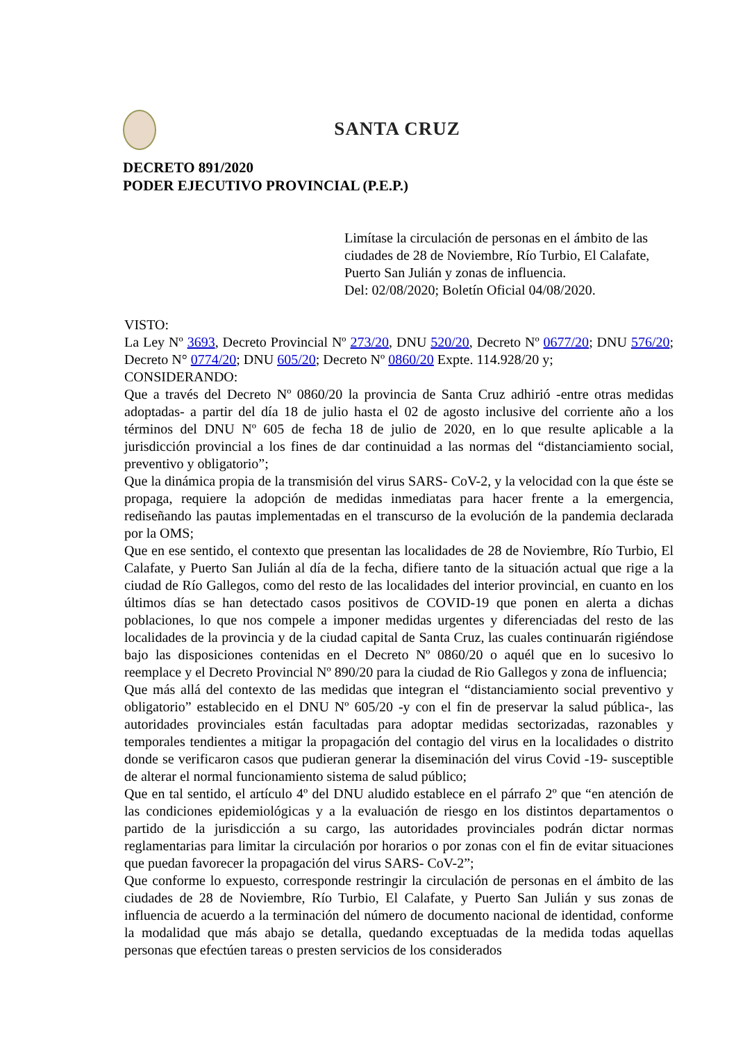SANTA CRUZ
DECRETO 891/2020
PODER EJECUTIVO PROVINCIAL (P.E.P.)
Limítase la circulación de personas en el ámbito de las ciudades de 28 de Noviembre, Río Turbio, El Calafate, Puerto San Julián y zonas de influencia.
Del: 02/08/2020; Boletín Oficial 04/08/2020.
VISTO:
La Ley Nº 3693, Decreto Provincial Nº 273/20, DNU 520/20, Decreto Nº 0677/20; DNU 576/20; Decreto N° 0774/20; DNU 605/20; Decreto Nº 0860/20 Expte. 114.928/20 y;
CONSIDERANDO:
Que a través del Decreto Nº 0860/20 la provincia de Santa Cruz adhirió -entre otras medidas adoptadas- a partir del día 18 de julio hasta el 02 de agosto inclusive del corriente año a los términos del DNU Nº 605 de fecha 18 de julio de 2020, en lo que resulte aplicable a la jurisdicción provincial a los fines de dar continuidad a las normas del “distanciamiento social, preventivo y obligatorio”;
Que la dinámica propia de la transmisión del virus SARS- CoV-2, y la velocidad con la que éste se propaga, requiere la adopción de medidas inmediatas para hacer frente a la emergencia, rediseñando las pautas implementadas en el transcurso de la evolución de la pandemia declarada por la OMS;
Que en ese sentido, el contexto que presentan las localidades de 28 de Noviembre, Río Turbio, El Calafate, y Puerto San Julián al día de la fecha, difiere tanto de la situación actual que rige a la ciudad de Río Gallegos, como del resto de las localidades del interior provincial, en cuanto en los últimos días se han detectado casos positivos de COVID-19 que ponen en alerta a dichas poblaciones, lo que nos compele a imponer medidas urgentes y diferenciadas del resto de las localidades de la provincia y de la ciudad capital de Santa Cruz, las cuales continuarán rigiéndose bajo las disposiciones contenidas en el Decreto Nº 0860/20 o aquél que en lo sucesivo lo reemplace y el Decreto Provincial Nº 890/20 para la ciudad de Rio Gallegos y zona de influencia;
Que más allá del contexto de las medidas que integran el “distanciamiento social preventivo y obligatorio” establecido en el DNU Nº 605/20 -y con el fin de preservar la salud pública-, las autoridades provinciales están facultadas para adoptar medidas sectorizadas, razonables y temporales tendientes a mitigar la propagación del contagio del virus en la localidades o distrito donde se verificaron casos que pudieran generar la diseminación del virus Covid -19- susceptible de alterar el normal funcionamiento sistema de salud público;
Que en tal sentido, el artículo 4º del DNU aludido establece en el párrafo 2º que “en atención de las condiciones epidemiológicas y a la evaluación de riesgo en los distintos departamentos o partido de la jurisdicción a su cargo, las autoridades provinciales podrán dictar normas reglamentarias para limitar la circulación por horarios o por zonas con el fin de evitar situaciones que puedan favorecer la propagación del virus SARS- CoV-2”;
Que conforme lo expuesto, corresponde restringir la circulación de personas en el ámbito de las ciudades de 28 de Noviembre, Río Turbio, El Calafate, y Puerto San Julián y sus zonas de influencia de acuerdo a la terminación del número de documento nacional de identidad, conforme la modalidad que más abajo se detalla, quedando exceptuadas de la medida todas aquellas personas que efectúen tareas o presten servicios de los considerados